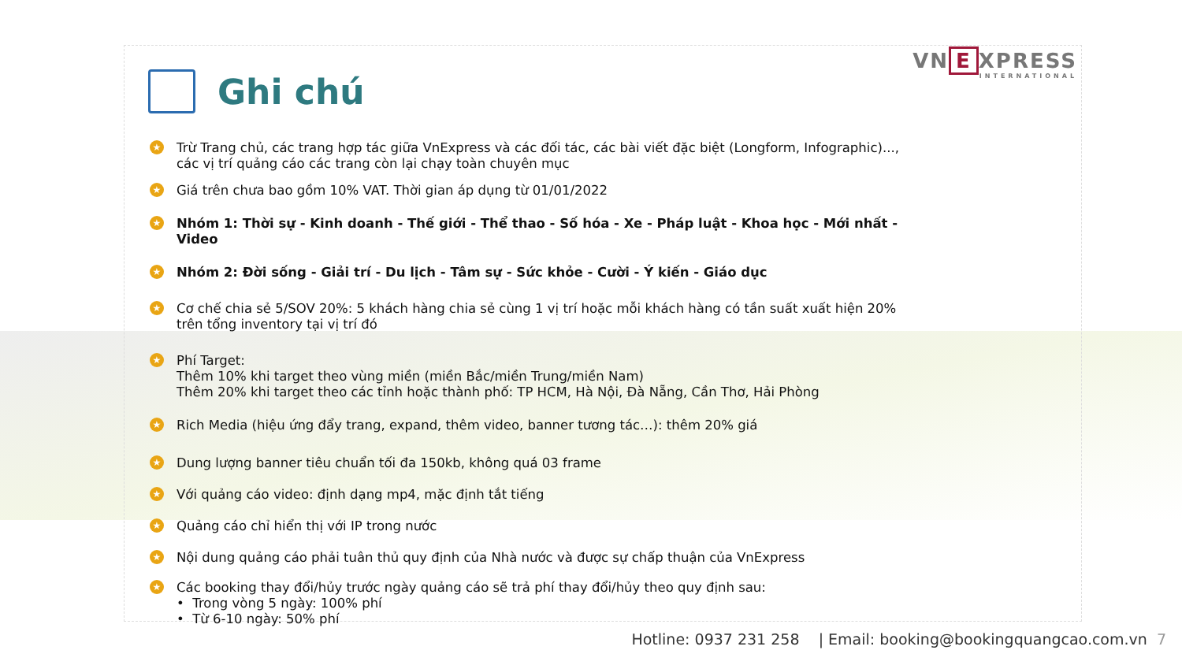VN E XPRESS
INTERNATIONAL
Ghi chú
★
Trừ Trang chủ, các trang hợp tác giữa VnExpress và các đối tác, các bài viết đặc biệt (Longform, Infographic)..., các vị trí quảng cáo các trang còn lại chạy toàn chuyên mục
★
Giá trên chưa bao gồm 10% VAT. Thời gian áp dụng từ 01/01/2022
★ Nhóm 1: Thời sự - Kinh doanh - Thế giới - Thể thao - Số hóa - Xe - Pháp luật - Khoa học - Mới nhất - Video
★ Nhóm 2: Đời sống - Giải trí - Du lịch - Tâm sự - Sức khỏe - Cười - Ý kiến - Giáo dục
★
Cơ chế chia sẻ 5/SOV 20%: 5 khách hàng chia sẻ cùng 1 vị trí hoặc mỗi khách hàng có tần suất xuất hiện 20% trên tổng inventory tại vị trí đó
★
Phí Target:
Thêm 10% khi target theo vùng miền (miền Bắc/miền Trung/miền Nam)
Thêm 20% khi target theo các tỉnh hoặc thành phố: TP HCM, Hà Nội, Đà Nẵng, Cần Thơ, Hải Phòng
★
Rich Media (hiệu ứng đẩy trang, expand, thêm video, banner tương tác…): thêm 20% giá
★
Dung lượng banner tiêu chuẩn tối đa 150kb, không quá 03 frame
★
Với quảng cáo video: định dạng mp4, mặc định tắt tiếng
★
Quảng cáo chỉ hiển thị với IP trong nước
★
Nội dung quảng cáo phải tuân thủ quy định của Nhà nước và được sự chấp thuận của VnExpress
★
Các booking thay đổi/hủy trước ngày quảng cáo sẽ trả phí thay đổi/hủy theo quy định sau:
• Trong vòng 5 ngày: 100% phí
• Từ 6-10 ngày: 50% phí
Hotline: 0937 231 258 | Email: booking@bookingquangcao.com.vn 7